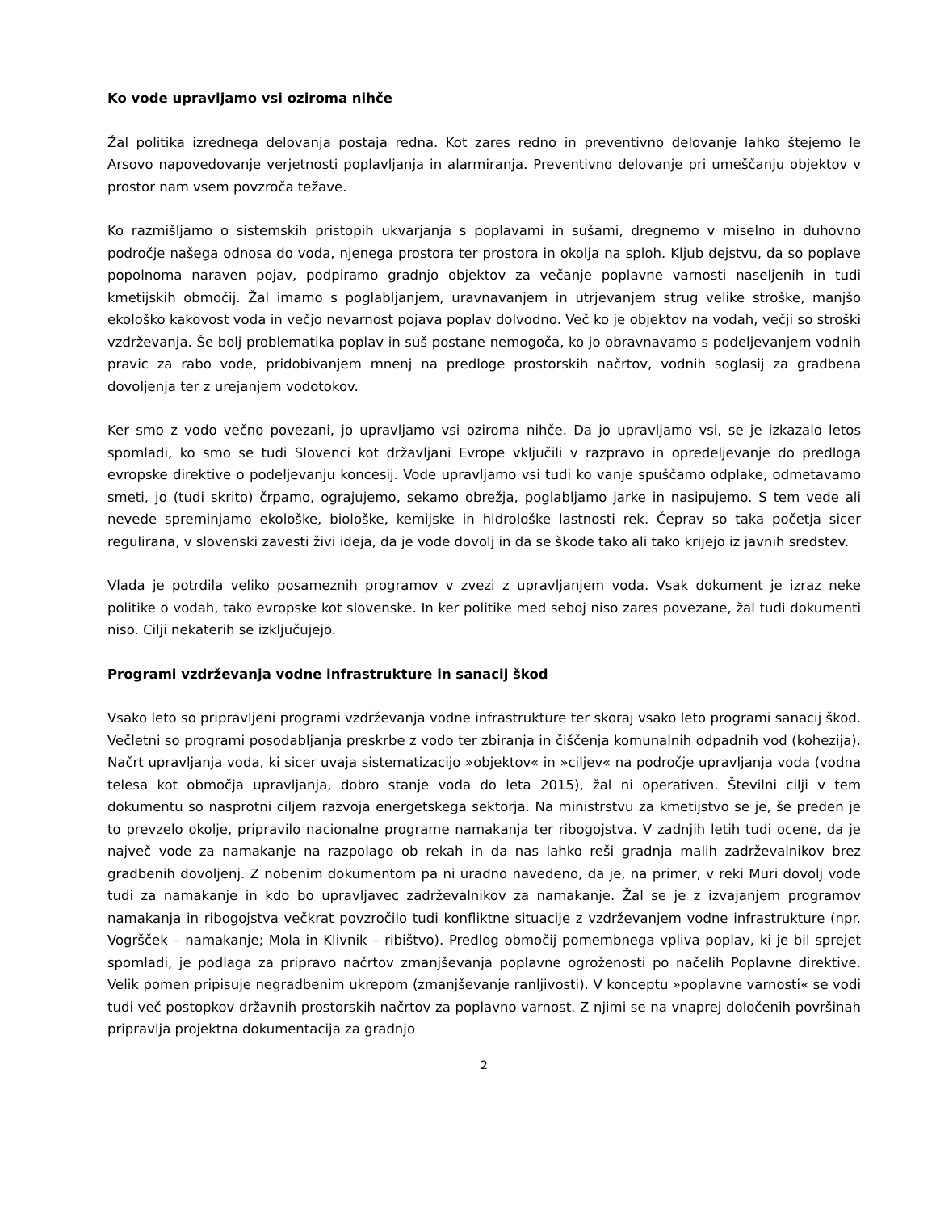Ko vode upravljamo vsi oziroma nihče
Žal politika izrednega delovanja postaja redna. Kot zares redno in preventivno delovanje lahko štejemo le Arsovo napovedovanje verjetnosti poplavljanja in alarmiranja. Preventivno delovanje pri umeščanju objektov v prostor nam vsem povzroča težave.
Ko razmišljamo o sistemskih pristopih ukvarjanja s poplavami in sušami, dregnemo v miselno in duhovno področje našega odnosa do voda, njenega prostora ter prostora in okolja na sploh. Kljub dejstvu, da so poplave popolnoma naraven pojav, podpiramo gradnjo objektov za večanje poplavne varnosti naseljenih in tudi kmetijskih območij. Žal imamo s poglabljanjem, uravnavanjem in utrjevanjem strug velike stroške, manjšo ekološko kakovost voda in večjo nevarnost pojava poplav dolvodno. Več ko je objektov na vodah, večji so stroški vzdrževanja. Še bolj problematika poplav in suš postane nemogoča, ko jo obravnavamo s podeljevanjem vodnih pravic za rabo vode, pridobivanjem mnenj na predloge prostorskih načrtov, vodnih soglasij za gradbena dovoljenja ter z urejanjem vodotokov.
Ker smo z vodo večno povezani, jo upravljamo vsi oziroma nihče. Da jo upravljamo vsi, se je izkazalo letos spomladi, ko smo se tudi Slovenci kot državljani Evrope vključili v razpravo in opredeljevanje do predloga evropske direktive o podeljevanju koncesij. Vode upravljamo vsi tudi ko vanje spuščamo odplake, odmetavamo smeti, jo (tudi skrito) črpamo, ograjujemo, sekamo obrežja, poglabljamo jarke in nasipujemo. S tem vede ali nevede spreminjamo ekološke, biološke, kemijske in hidrološke lastnosti rek. Čeprav so taka početja sicer regulirana, v slovenski zavesti živi ideja, da je vode dovolj in da se škode tako ali tako krijejo iz javnih sredstev.
Vlada je potrdila veliko posameznih programov v zvezi z upravljanjem voda. Vsak dokument je izraz neke politike o vodah, tako evropske kot slovenske. In ker politike med seboj niso zares povezane, žal tudi dokumenti niso. Cilji nekaterih se izključujejo.
Programi vzdrževanja vodne infrastrukture in sanacij škod
Vsako leto so pripravljeni programi vzdrževanja vodne infrastrukture ter skoraj vsako leto programi sanacij škod. Večletni so programi posodabljanja preskrbe z vodo ter zbiranja in čiščenja komunalnih odpadnih vod (kohezija). Načrt upravljanja voda, ki sicer uvaja sistematizacijo »objektov« in »ciljev« na področje upravljanja voda (vodna telesa kot območja upravljanja, dobro stanje voda do leta 2015), žal ni operativen. Številni cilji v tem dokumentu so nasprotni ciljem razvoja energetskega sektorja. Na ministrstvu za kmetijstvo se je, še preden je to prevzelo okolje, pripravilo nacionalne programe namakanja ter ribogojstva. V zadnjih letih tudi ocene, da je največ vode za namakanje na razpolago ob rekah in da nas lahko reši gradnja malih zadrževalnikov brez gradbenih dovoljenj. Z nobenim dokumentom pa ni uradno navedeno, da je, na primer, v reki Muri dovolj vode tudi za namakanje in kdo bo upravljavec zadrževalnikov za namakanje. Žal se je z izvajanjem programov namakanja in ribogojstva večkrat povzročilo tudi konfliktne situacije z vzdrževanjem vodne infrastrukture (npr. Vogršček – namakanje; Mola in Klivnik – ribištvo). Predlog območij pomembnega vpliva poplav, ki je bil sprejet spomladi, je podlaga za pripravo načrtov zmanjševanja poplavne ogroženosti po načelih Poplavne direktive. Velik pomen pripisuje negradbenim ukrepom (zmanjševanje ranljivosti). V konceptu »poplavne varnosti« se vodi tudi več postopkov državnih prostorskih načrtov za poplavno varnost. Z njimi se na vnaprej določenih površinah pripravlja projektna dokumentacija za gradnjo
2